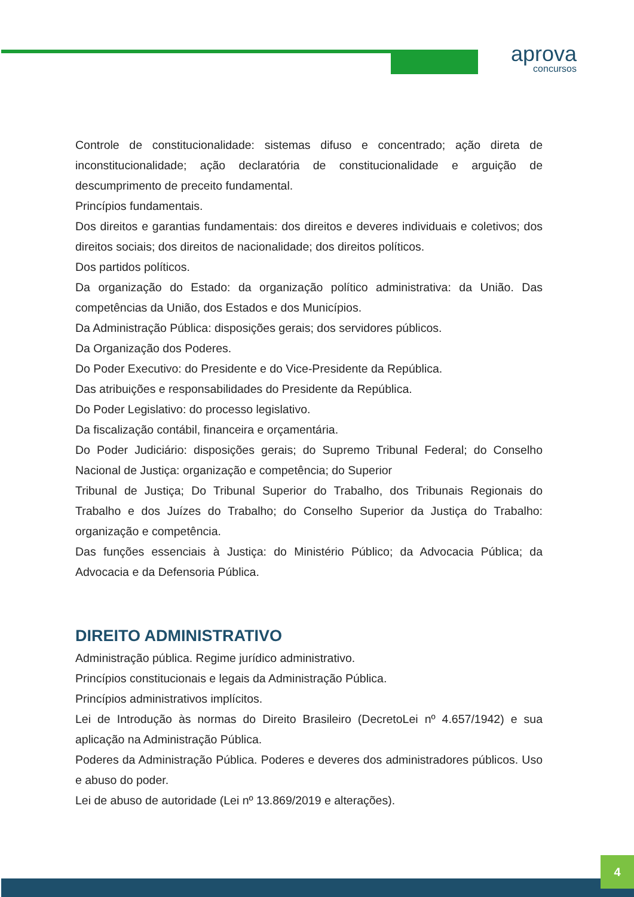aprova
concursos
Controle de constitucionalidade: sistemas difuso e concentrado; ação direta de inconstitucionalidade; ação declaratória de constitucionalidade e arguição de descumprimento de preceito fundamental.
Princípios fundamentais.
Dos direitos e garantias fundamentais: dos direitos e deveres individuais e coletivos; dos direitos sociais; dos direitos de nacionalidade; dos direitos políticos.
Dos partidos políticos.
Da organização do Estado: da organização político administrativa: da União. Das competências da União, dos Estados e dos Municípios.
Da Administração Pública: disposições gerais; dos servidores públicos.
Da Organização dos Poderes.
Do Poder Executivo: do Presidente e do Vice-Presidente da República.
Das atribuições e responsabilidades do Presidente da República.
Do Poder Legislativo: do processo legislativo.
Da fiscalização contábil, financeira e orçamentária.
Do Poder Judiciário: disposições gerais; do Supremo Tribunal Federal; do Conselho Nacional de Justiça: organização e competência; do Superior
Tribunal de Justiça; Do Tribunal Superior do Trabalho, dos Tribunais Regionais do Trabalho e dos Juízes do Trabalho; do Conselho Superior da Justiça do Trabalho: organização e competência.
Das funções essenciais à Justiça: do Ministério Público; da Advocacia Pública; da Advocacia e da Defensoria Pública.
DIREITO ADMINISTRATIVO
Administração pública. Regime jurídico administrativo.
Princípios constitucionais e legais da Administração Pública.
Princípios administrativos implícitos.
Lei de Introdução às normas do Direito Brasileiro (DecretoLei nº 4.657/1942) e sua aplicação na Administração Pública.
Poderes da Administração Pública. Poderes e deveres dos administradores públicos. Uso e abuso do poder.
Lei de abuso de autoridade (Lei nº 13.869/2019 e alterações).
4